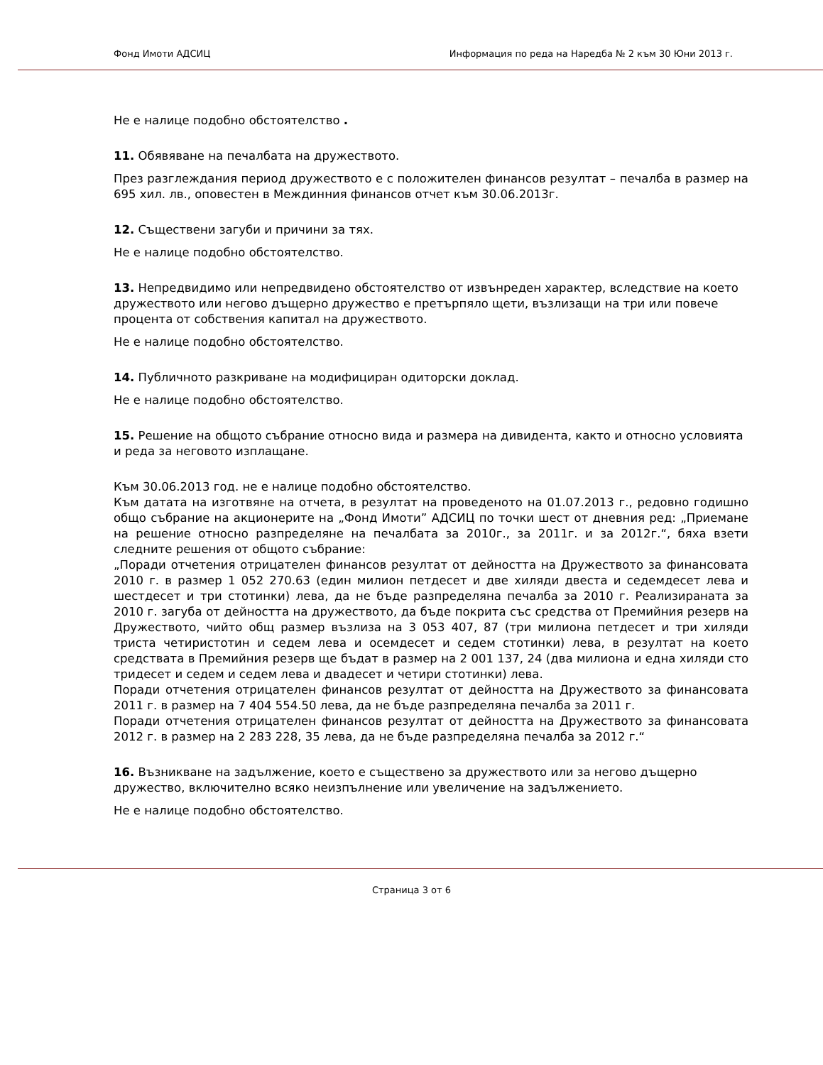Фонд Имоти АДСИЦ Информация по реда на Наредба № 2 към 30 Юни 2013 г.
Не е налице подобно обстоятелство .
11. Обявяване на печалбата на дружеството.
През разглеждания период дружеството е с положителен финансов резултат – печалба в размер на 695 хил. лв., оповестен в Междинния финансов отчет към 30.06.2013г.
12. Съществени загуби и причини за тях.
Не е налице подобно обстоятелство.
13. Непредвидимо или непредвидено обстоятелство от извънреден характер, вследствие на което дружеството или негово дъщерно дружество е претърпяло щети, възлизащи на три или повече процента от собствения капитал на дружеството.
Не е налице подобно обстоятелство.
14. Публичното разкриване на модифициран одиторски доклад.
Не е налице подобно обстоятелство.
15. Решение на общото събрание относно вида и размера на дивидента, както и относно условията и реда за неговото изплащане.
Към 30.06.2013 год. не е налице подобно обстоятелство.
Към датата на изготвяне на отчета, в резултат на проведеното на 01.07.2013 г., редовно годишно общо събрание на акционерите на „Фонд Имоти” АДСИЦ по точки шест от дневния ред: „Приемане на решение относно разпределяне на печалбата за 2010г., за 2011г. и за 2012г.“, бяха взети следните решения от общото събрание:
„Поради отчетения отрицателен финансов резултат от дейността на Дружеството за финансовата 2010 г. в размер 1 052 270.63 (един милион петдесет и две хиляди двеста и седемдесет лева и шестдесет и три стотинки) лева, да не бъде разпределяна печалба за 2010 г. Реализираната за 2010 г. загуба от дейността на дружеството, да бъде покрита със средства от Премийния резерв на Дружеството, чийто общ размер възлиза на 3 053 407, 87 (три милиона петдесет и три хиляди триста четиристотин и седем лева и осемдесет и седем стотинки) лева, в резултат на което средствата в Премийния резерв ще бъдат в размер на 2 001 137, 24 (два милиона и една хиляди сто тридесет и седем и седем лева и двадесет и четири стотинки) лева.
Поради отчетения отрицателен финансов резултат от дейността на Дружеството за финансовата 2011 г. в размер на 7 404 554.50 лева, да не бъде разпределяна печалба за 2011 г.
Поради отчетения отрицателен финансов резултат от дейността на Дружеството за финансовата 2012 г. в размер на 2 283 228, 35 лева, да не бъде разпределяна печалба за 2012 г.“
16. Възникване на задължение, което е съществено за дружеството или за негово дъщерно дружество, включително всяко неизпълнение или увеличение на задължението.
Не е налице подобно обстоятелство.
Страница 3 от 6